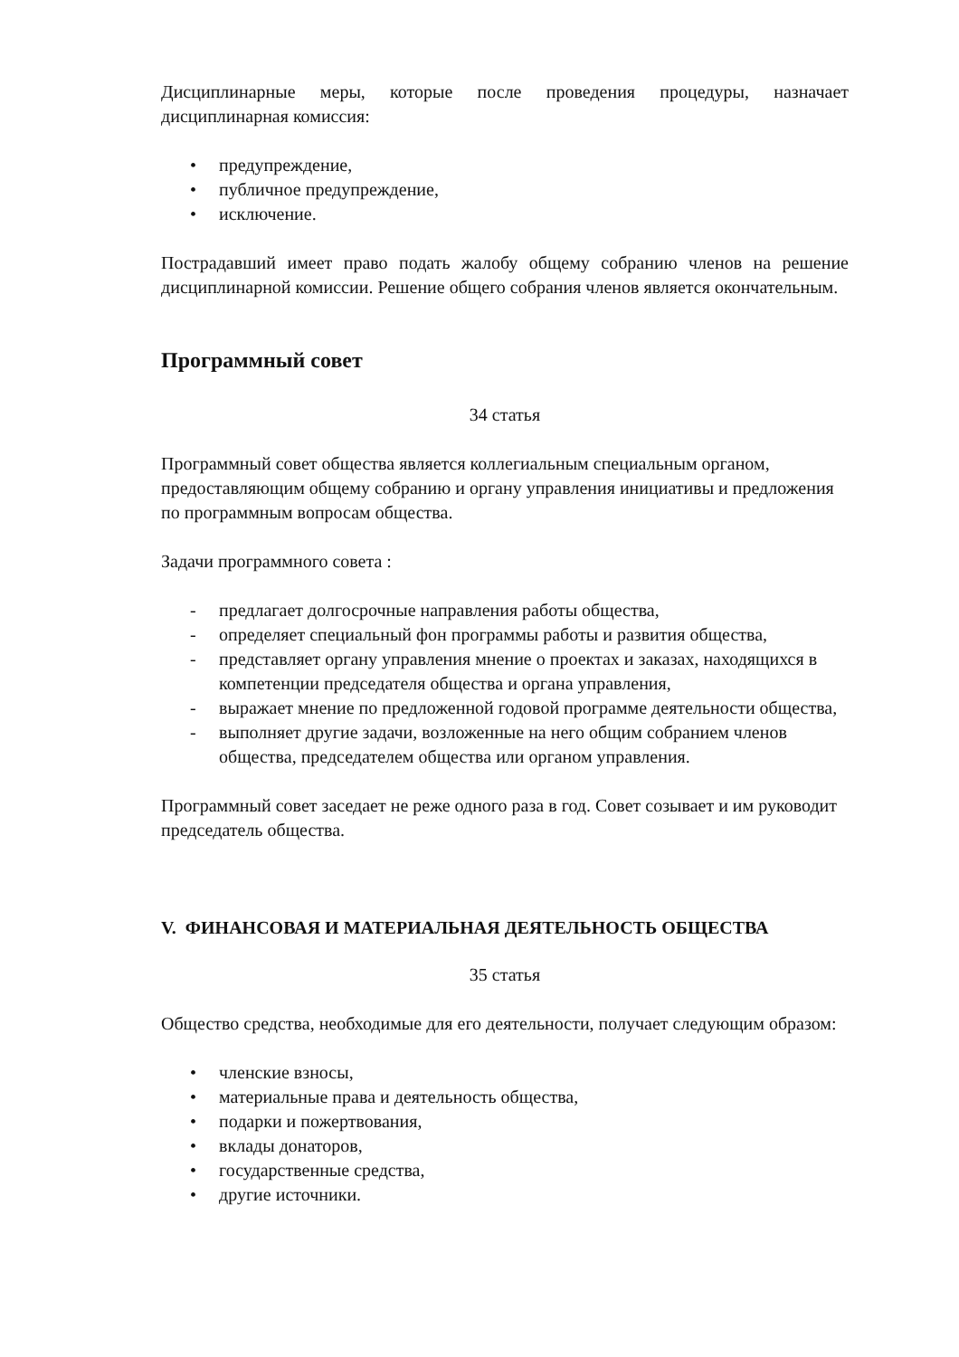Дисциплинарные меры, которые после проведения процедуры, назначает дисциплинарная комиссия:
• предупреждение,
• публичное предупреждение,
• исключение.
Пострадавший имеет право подать жалобу общему собранию членов на решение дисциплинарной комиссии. Решение общего собрания членов является окончательным.
Программный совет
34 статья
Программный совет общества является коллегиальным специальным органом, предоставляющим общему собранию и органу управления инициативы и предложения по программным вопросам общества.
Задачи программного совета :
- предлагает долгосрочные направления работы общества,
- определяет специальный фон программы работы и развития общества,
- представляет органу управления мнение о проектах и заказах, находящихся в компетенции председателя общества и органа управления,
- выражает мнение по предложенной годовой программе деятельности общества,
- выполняет другие задачи, возложенные на него общим собранием членов общества, председателем общества или органом управления.
Программный совет заседает не реже одного раза в год. Совет созывает и им руководит председатель общества.
V. ФИНАНСОВАЯ И МАТЕРИАЛЬНАЯ ДЕЯТЕЛЬНОСТЬ ОБЩЕСТВА
35 статья
Общество средства, необходимые для его деятельности, получает следующим образом:
• членские взносы,
• материальные права и деятельность общества,
• подарки и пожертвования,
• вклады донаторов,
• государственные средства,
• другие источники.